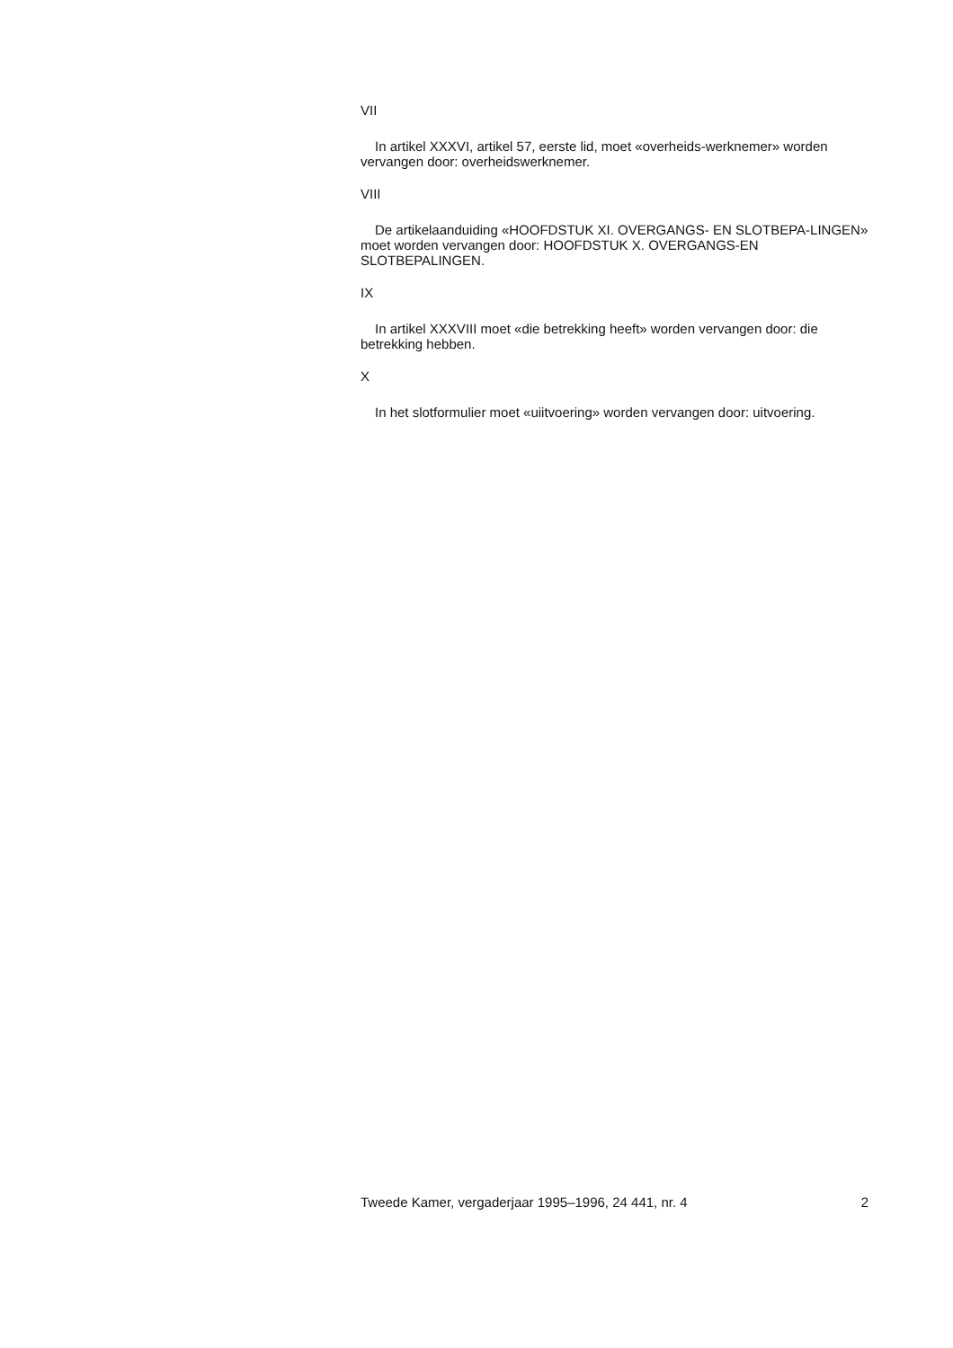VII
In artikel XXXVI, artikel 57, eerste lid, moet «overheids-werknemer» worden vervangen door: overheidswerknemer.
VIII
De artikelaanduiding «HOOFDSTUK XI. OVERGANGS- EN SLOTBEPA-LINGEN» moet worden vervangen door: HOOFDSTUK X. OVERGANGS-EN SLOTBEPALINGEN.
IX
In artikel XXXVIII moet «die betrekking heeft» worden vervangen door: die betrekking hebben.
X
In het slotformulier moet «uiitvoering» worden vervangen door: uitvoering.
Tweede Kamer, vergaderjaar 1995–1996, 24 441, nr. 4 2